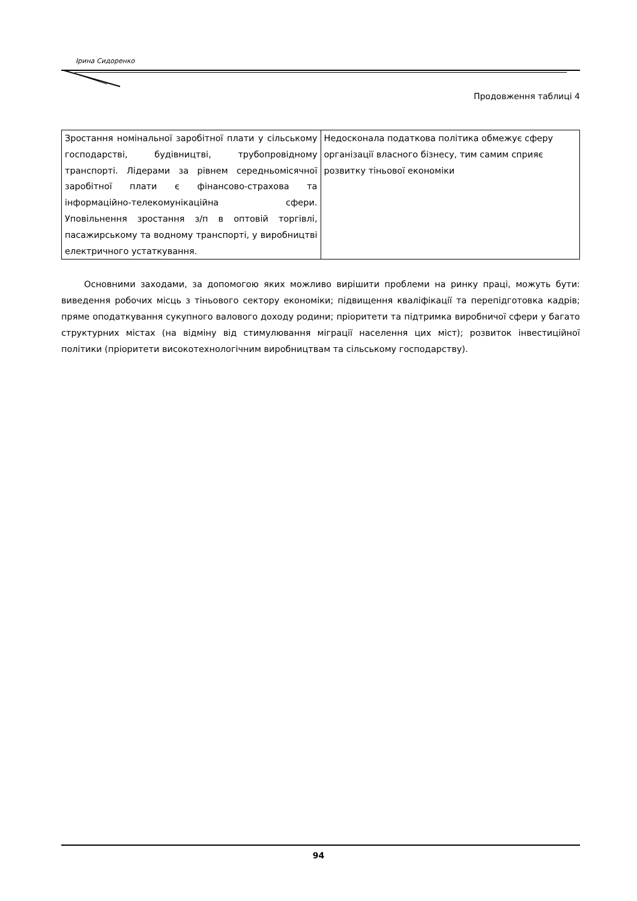Ірина Сидоренко
Продовження таблиці 4
| Зростання номінальної заробітної плати у сільському господарстві, будівництві, трубопровідному транспорті. Лідерами за рівнем середньомісячної заробітної плати є фінансово-страхова та інформаційно-телекомунікаційна сфери. Уповільнення зростання з/п в оптовій торгівлі, пасажирському та водному транспорті, у виробництві електричного устаткування. | Недосконала податкова політика обмежує сферу організації власного бізнесу, тим самим сприяє розвитку тіньової економіки |
Основними заходами, за допомогою яких можливо вирішити проблеми на ринку праці, можуть бути: виведення робочих місць з тіньового сектору економіки; підвищення кваліфікації та перепідготовка кадрів; пряме оподаткування сукупного валового доходу родини; пріоритети та підтримка виробничої сфери у багато структурних містах (на відміну від стимулювання міграції населення цих міст); розвиток інвестиційної політики (пріоритети високотехнологічним виробництвам та сільському господарству).
94